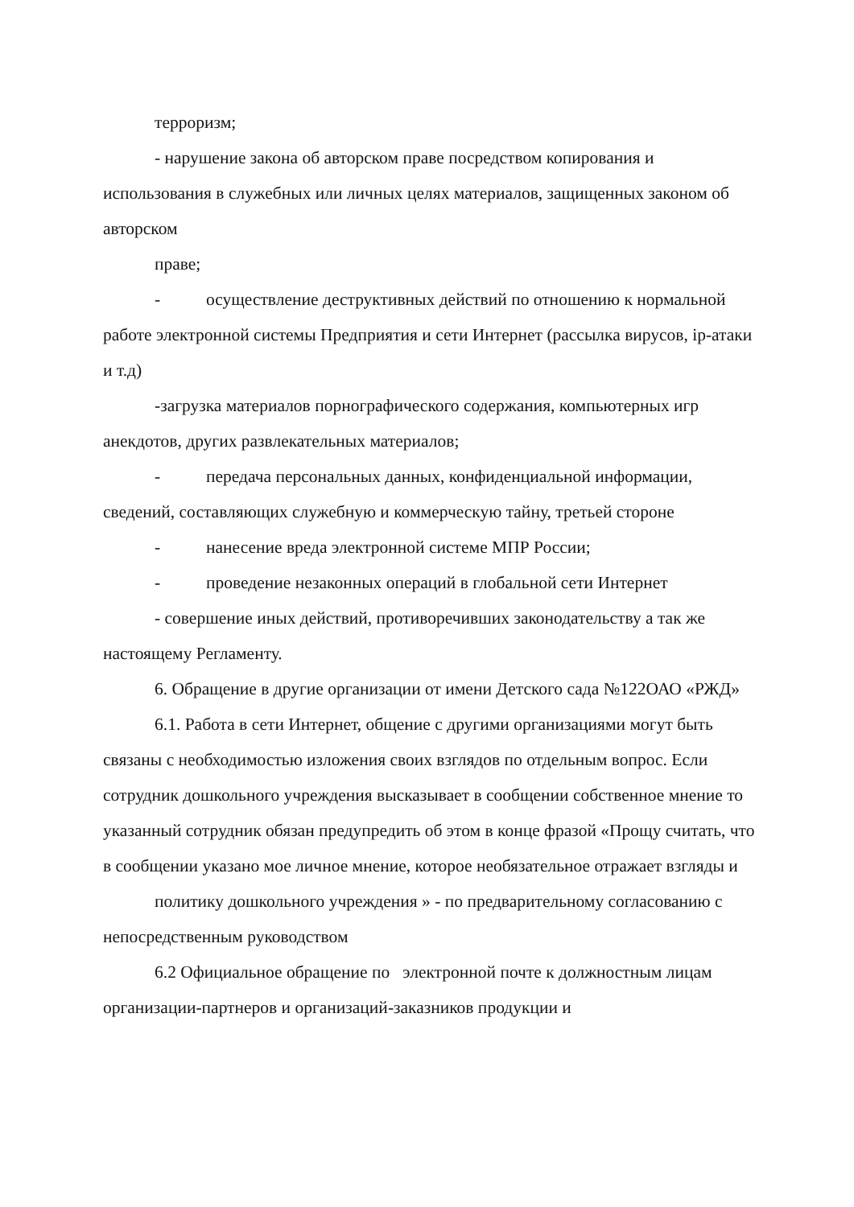терроризм;
- нарушение закона об авторском праве посредством копирования и использования в служебных или личных целях материалов, защищенных законом об авторском
праве;
- осуществление деструктивных действий по отношению к нормальной работе электронной системы Предприятия и сети Интернет (рассылка вирусов, ip-атаки и т.д)
-загрузка материалов порнографического содержания, компьютерных игр анекдотов, других развлекательных материалов;
- передача персональных данных, конфиденциальной информации, сведений, составляющих служебную и коммерческую тайну, третьей стороне
- нанесение вреда электронной системе МПР России;
- проведение незаконных операций в глобальной сети Интернет
- совершение иных действий, противоречивших законодательству а так же настоящему Регламенту.
6. Обращение в другие организации от имени Детского сада №122ОАО «РЖД»
6.1. Работа в сети Интернет, общение с другими организациями могут быть связаны с необходимостью изложения своих взглядов по отдельным вопрос. Если сотрудник дошкольного учреждения высказывает в сообщении собственное мнение то указанный сотрудник обязан предупредить об этом в конце фразой «Прощу считать, что в сообщении указано мое личное мнение, которое необязательное отражает взгляды и
политику дошкольного учреждения » - по предварительному согласованию с непосредственным руководством
6.2 Официальное обращение по электронной почте к должностным лицам организации-партнеров и организаций-заказников продукции и